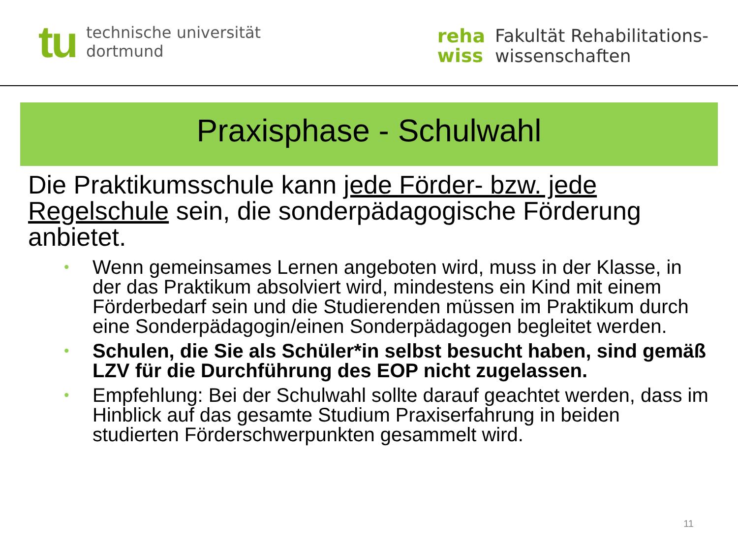tu
technische universität
dortmund
reha
wiss
Fakultät Rehabilitations-
wissenschaften
Praxisphase - Schulwahl
Die Praktikumsschule kann jede Förder- bzw. jede Regelschule sein, die sonderpädagogische Förderung anbietet.
• Wenn gemeinsames Lernen angeboten wird, muss in der Klasse, in der das Praktikum absolviert wird, mindestens ein Kind mit einem Förderbedarf sein und die Studierenden müssen im Praktikum durch eine Sonderpädagogin/einen Sonderpädagogen begleitet werden.
• Schulen, die Sie als Schüler*in selbst besucht haben, sind gemäß LZV für die Durchführung des EOP nicht zugelassen.
• Empfehlung: Bei der Schulwahl sollte darauf geachtet werden, dass im Hinblick auf das gesamte Studium Praxiserfahrung in beiden studierten Förderschwerpunkten gesammelt wird.
11